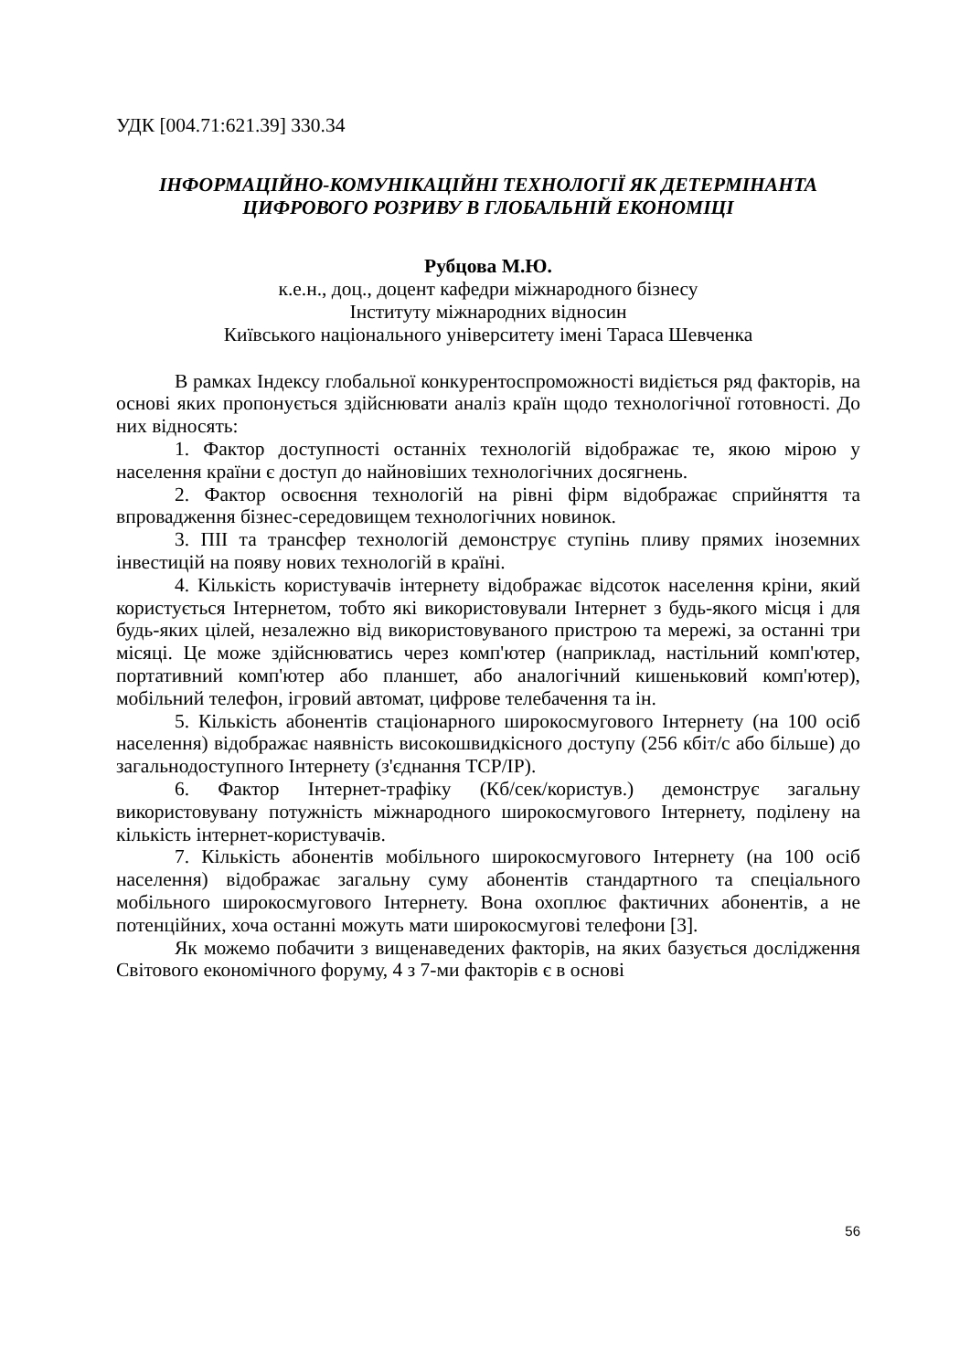УДК [004.71:621.39] 330.34
ІНФОРМАЦІЙНО-КОМУНІКАЦІЙНІ ТЕХНОЛОГІЇ ЯК ДЕТЕРМІНАНТА ЦИФРОВОГО РОЗРИВУ В ГЛОБАЛЬНІЙ ЕКОНОМІЦІ
Рубцова М.Ю.
к.е.н., доц., доцент кафедри міжнародного бізнесу
Інституту міжнародних відносин
Київського національного університету імені Тараса Шевченка
В рамках Індексу глобальної конкурентоспроможності видіється ряд факторів, на основі яких пропонується здійснювати аналіз країн щодо технологічної готовності. До них відносять:
1. Фактор доступності останніх технологій відображає те, якою мірою у населення країни є доступ до найновіших технологічних досягнень.
2. Фактор освоєння технологій на рівні фірм відображає сприйняття та впровадження бізнес-середовищем технологічних новинок.
3. ПІІ та трансфер технологій демонструє ступінь пливу прямих іноземних інвестицій на появу нових технологій в країні.
4. Кількість користувачів інтернету відображає відсоток населення кріни, який користується Інтернетом, тобто які використовували Інтернет з будь-якого місця і для будь-яких цілей, незалежно від використовуваного пристрою та мережі, за останні три місяці. Це може здійснюватись через комп'ютер (наприклад, настільний комп'ютер, портативний комп'ютер або планшет, або аналогічний кишеньковий комп'ютер), мобільний телефон, ігровий автомат, цифрове телебачення та ін.
5. Кількість абонентів стаціонарного широкосмугового Інтернету (на 100 осіб населення) відображає наявність високошвидкісного доступу (256 кбіт/с або більше) до загальнодоступного Інтернету (з'єднання TCP/IP).
6. Фактор Інтернет-трафіку (Кб/сек/користув.) демонструє загальну використовувану потужність міжнародного широкосмугового Інтернету, поділену на кількість інтернет-користувачів.
7. Кількість абонентів мобільного широкосмугового Інтернету (на 100 осіб населення) відображає загальну суму абонентів стандартного та спеціального мобільного широкосмугового Інтернету. Вона охоплює фактичних абонентів, а не потенційних, хоча останні можуть мати широкосмугові телефони [3].
Як можемо побачити з вищенаведених факторів, на яких базується дослідження Світового економічного форуму, 4 з 7-ми факторів є в основі
56